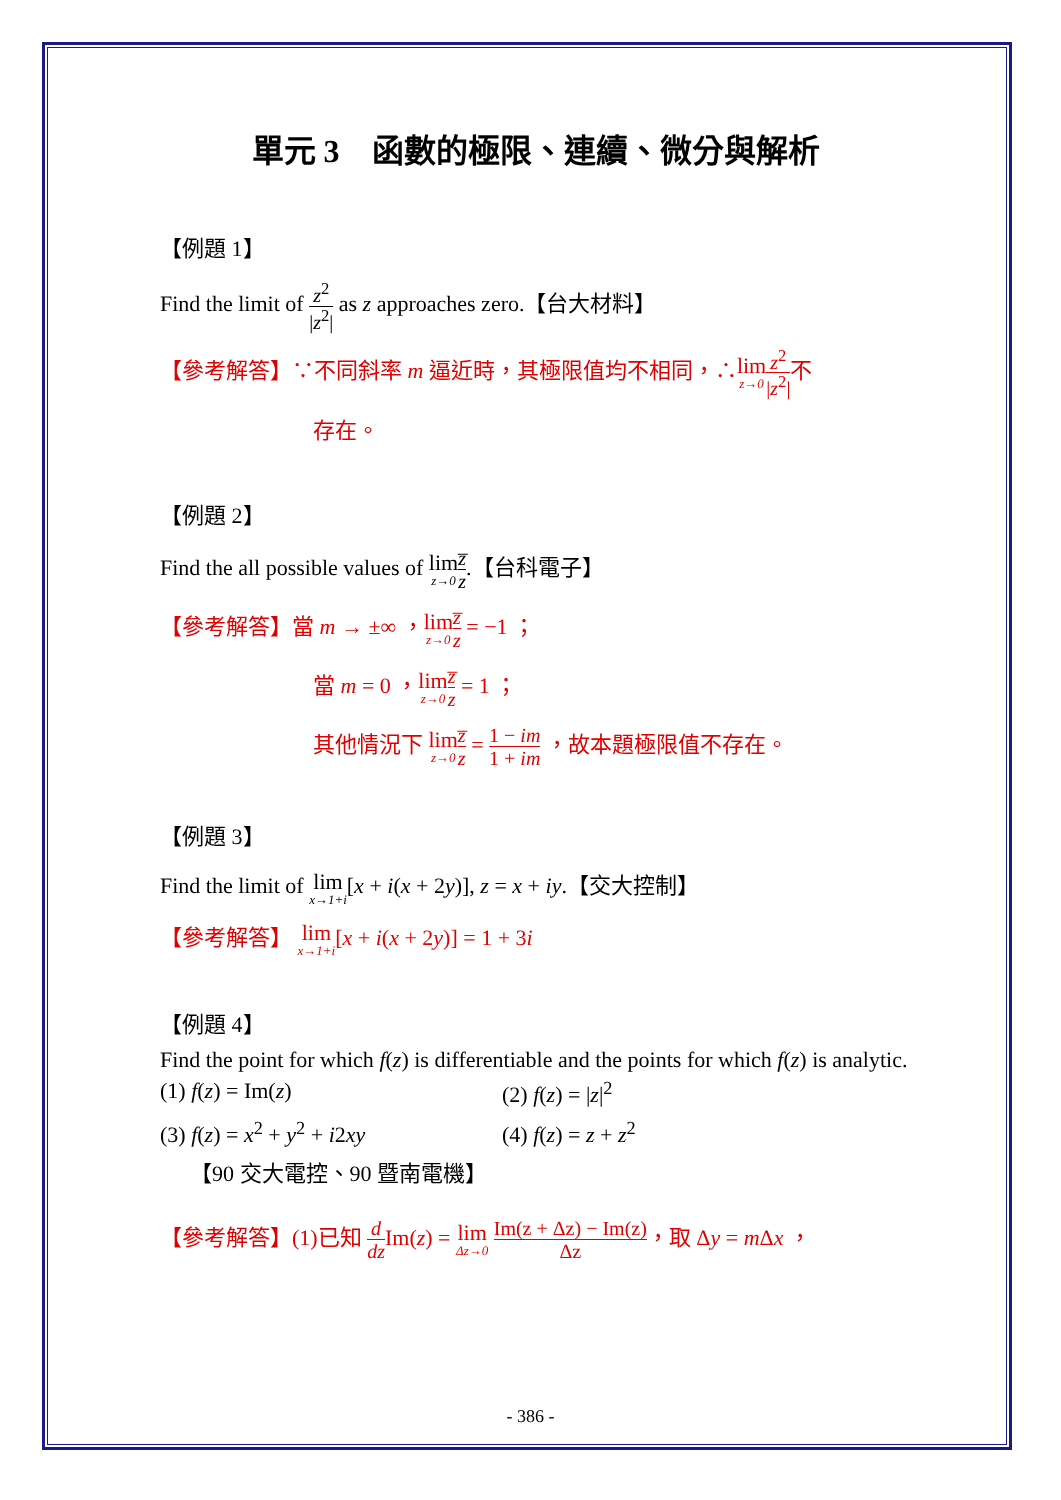單元 3　函數的極限、連續、微分與解析
【例題 1】
Find the limit of z<sup>2</sup> |z<sup>2</sup>| as z approaches zero.【台大材料】
【參考解答】∵不同斜率 m 逼近時，其極限值均不相同，∴lim z→0 z<sup>2</sup> |z<sup>2</sup>|不
存在。
【例題 2】
Find the all possible values of lim z→0 z̅ z.【台科電子】
【參考解答】當 m → ±∞ ，lim z→0 z̅ z = −1 ；
當 m = 0 ，lim z→0 z̅ z = 1 ；
其他情況下 lim z→0 z̅ z = 1 − im 1 + im ，故本題極限值不存在。
【例題 3】
Find the limit of lim x→1+i[x + i(x + 2y)], z = x + iy.【交大控制】
【參考解答】 lim x→1+i[x + i(x + 2y)] = 1 + 3i
【例題 4】
Find the point for which f(z) is differentiable and the points for which f(z) is analytic.
(1) f(z) = Im(z) (2) f(z) = |z|<sup>2</sup>
(3) f(z) = x<sup>2</sup> + y<sup>2</sup> + i2xy (4) f(z) = z + z<sup>2</sup>
【90 交大電控、90 暨南電機】
【參考解答】(1)已知 d dz Im(z) = lim Δz→0 Im(z + Δz) − Im(z) Δz，取 Δy = m Δx ，
- 386 -